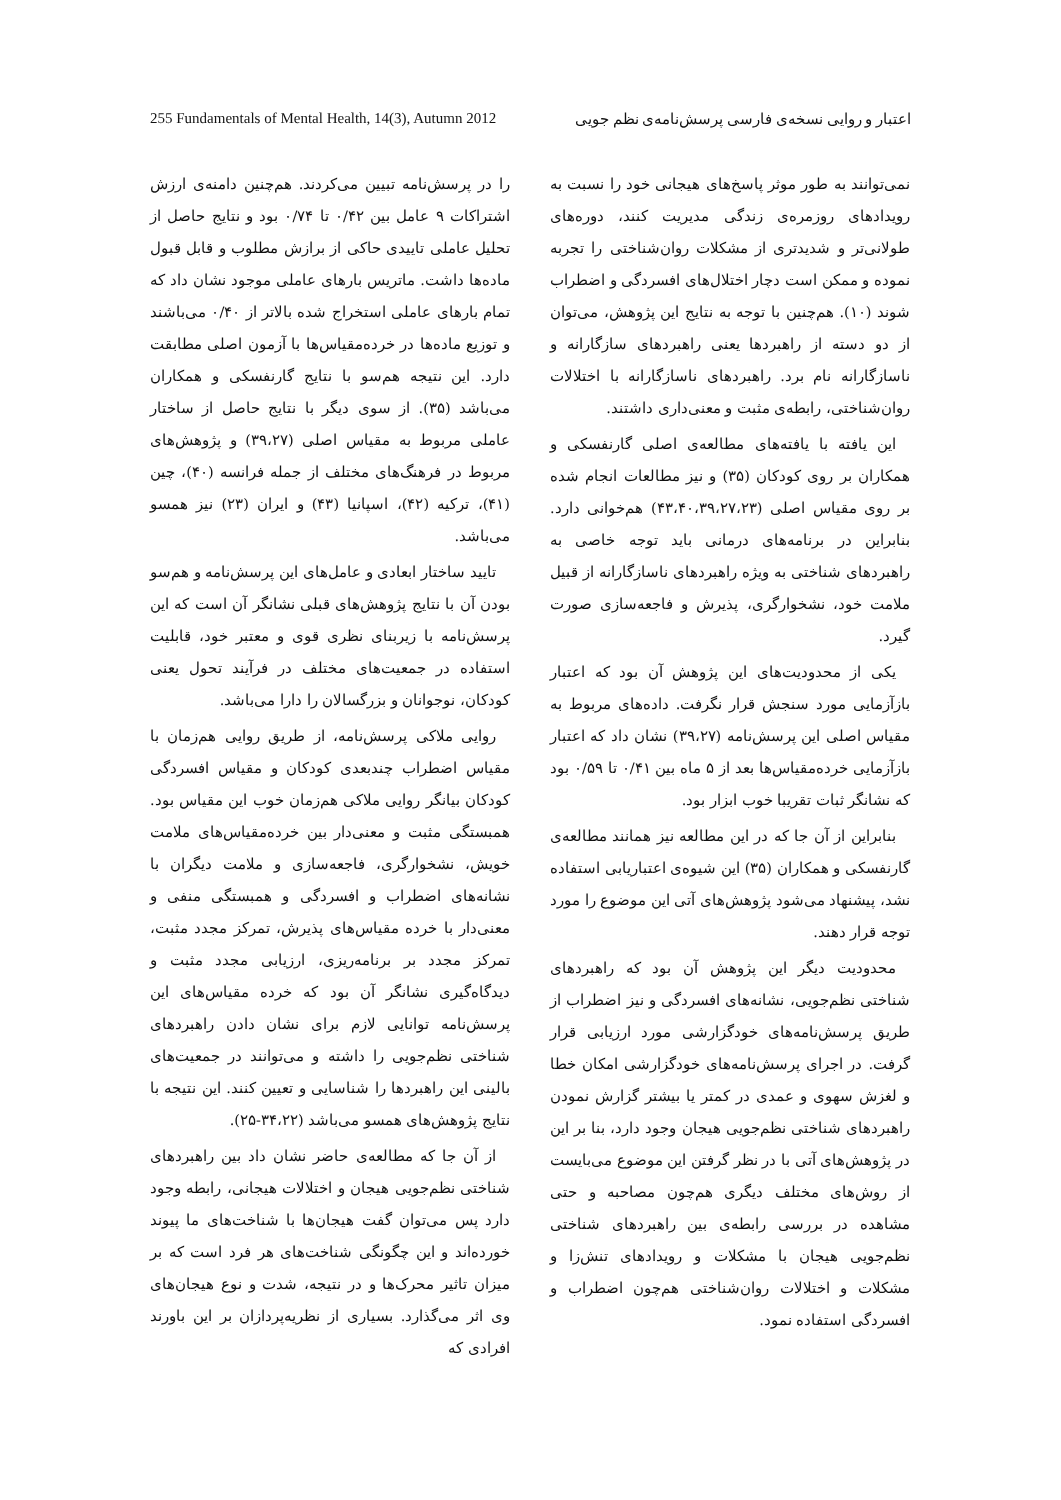255 Fundamentals of Mental Health, 14(3), Autumn 2012 اعتبار و روایی نسخه‌ی فارسی پرسش‌نامه‌ی نظم جویی
را در پرسش‌نامه تبیین می‌کردند. هم‌چنین دامنه‌ی ارزش اشتراکات ۹ عامل بین ۰/۴۲ تا ۰/۷۴ بود و نتایج حاصل از تحلیل عاملی تاییدی حاکی از برازش مطلوب و قابل قبول ماده‌ها داشت. ماتریس بارهای عاملی موجود نشان داد که تمام بارهای عاملی استخراج شده بالاتر از ۰/۴۰ می‌باشند و توزیع ماده‌ها در خرده‌مقیاس‌ها با آزمون اصلی مطابقت دارد. این نتیجه هم‌سو با نتایج گارنفسکی و همکاران می‌باشد (۳۵). از سوی دیگر با نتایج حاصل از ساختار عاملی مربوط به مقیاس اصلی (۳۹،۲۷) و پژوهش‌های مربوط در فرهنگ‌های مختلف از جمله فرانسه (۴۰)، چین (۴۱)، ترکیه (۴۲)، اسپانیا (۴۳) و ایران (۲۳) نیز همسو می‌باشد.
تایید ساختار ابعادی و عامل‌های این پرسش‌نامه و هم‌سو بودن آن با نتایج پژوهش‌های قبلی نشانگر آن است که این پرسش‌نامه با زیربنای نظری قوی و معتبر خود، قابلیت استفاده در جمعیت‌های مختلف در فرآیند تحول یعنی کودکان، نوجوانان و بزرگسالان را دارا می‌باشد.
روایی ملاکی پرسش‌نامه، از طریق روایی هم‌زمان با مقیاس اضطراب چندبعدی کودکان و مقیاس افسردگی کودکان بیانگر روایی ملاکی هم‌زمان خوب این مقیاس بود. همبستگی مثبت و معنی‌دار بین خرده‌مقیاس‌های ملامت خویش، نشخوارگری، فاجعه‌سازی و ملامت دیگران با نشانه‌های اضطراب و افسردگی و همبستگی منفی و معنی‌دار با خرده مقیاس‌های پذیرش، تمرکز مجدد مثبت، تمرکز مجدد بر برنامه‌ریزی، ارزیابی مجدد مثبت و دیدگاه‌گیری نشانگر آن بود که خرده مقیاس‌های این پرسش‌نامه توانایی لازم برای نشان دادن راهبردهای شناختی نظم‌جویی را داشته و می‌توانند در جمعیت‌های بالینی این راهبردها را شناسایی و تعیین کنند. این نتیجه با نتایج پژوهش‌های همسو می‌باشد (۳۴،۲۲-۲۵).
از آن جا که مطالعه‌ی حاضر نشان داد بین راهبردهای شناختی نظم‌جویی هیجان و اختلالات هیجانی، رابطه وجود دارد پس می‌توان گفت هیجان‌ها با شناخت‌های ما پیوند خورده‌اند و این چگونگی شناخت‌های هر فرد است که بر میزان تاثیر محرک‌ها و در نتیجه، شدت و نوع هیجان‌های وی اثر می‌گذارد. بسیاری از نظریه‌پردازان بر این باورند افرادی که
نمی‌توانند به طور موثر پاسخ‌های هیجانی خود را نسبت به رویدادهای روزمره‌ی زندگی مدیریت کنند، دوره‌های طولانی‌تر و شدیدتری از مشکلات روان‌شناختی را تجربه نموده و ممکن است دچار اختلال‌های افسردگی و اضطراب شوند (۱۰). هم‌چنین با توجه به نتایج این پژوهش، می‌توان از دو دسته از راهبردها یعنی راهبردهای سازگارانه و ناسازگارانه نام برد. راهبردهای ناسازگارانه با اختلالات روان‌شناختی، رابطه‌ی مثبت و معنی‌داری داشتند.
این یافته با یافته‌های مطالعه‌ی اصلی گارنفسکی و همکاران بر روی کودکان (۳۵) و نیز مطالعات انجام شده بر روی مقیاس اصلی (۴۳،۴۰،۳۹،۲۷،۲۳) هم‌خوانی دارد. بنابراین در برنامه‌های درمانی باید توجه خاصی به راهبردهای شناختی به ویژه راهبردهای ناسازگارانه از قبیل ملامت خود، نشخوارگری، پذیرش و فاجعه‌سازی صورت گیرد.
یکی از محدودیت‌های این پژوهش آن بود که اعتبار بازآزمایی مورد سنجش قرار نگرفت. داده‌های مربوط به مقیاس اصلی این پرسش‌نامه (۳۹،۲۷) نشان داد که اعتبار بازآزمایی خرده‌مقیاس‌ها بعد از ۵ ماه بین ۰/۴۱ تا ۰/۵۹ بود که نشانگر ثبات تقریبا خوب ابزار بود.
بنابراین از آن جا که در این مطالعه نیز همانند مطالعه‌ی گارنفسکی و همکاران (۳۵) این شیوه‌ی اعتباریابی استفاده نشد، پیشنهاد می‌شود پژوهش‌های آتی این موضوع را مورد توجه قرار دهند.
محدودیت دیگر این پژوهش آن بود که راهبردهای شناختی نظم‌جویی، نشانه‌های افسردگی و نیز اضطراب از طریق پرسش‌نامه‌های خودگزارشی مورد ارزیابی قرار گرفت. در اجرای پرسش‌نامه‌های خودگزارشی امکان خطا و لغزش سهوی و عمدی در کمتر یا بیشتر گزارش نمودن راهبردهای شناختی نظم‌جویی هیجان وجود دارد، بنا بر این در پژوهش‌های آتی با در نظر گرفتن این موضوع می‌بایست از روش‌های مختلف دیگری هم‌چون مصاحبه و حتی مشاهده در بررسی رابطه‌ی بین راهبردهای شناختی نظم‌جویی هیجان با مشکلات و رویدادهای تنش‌زا و مشکلات و اختلالات روان‌شناختی هم‌چون اضطراب و افسردگی استفاده نمود.